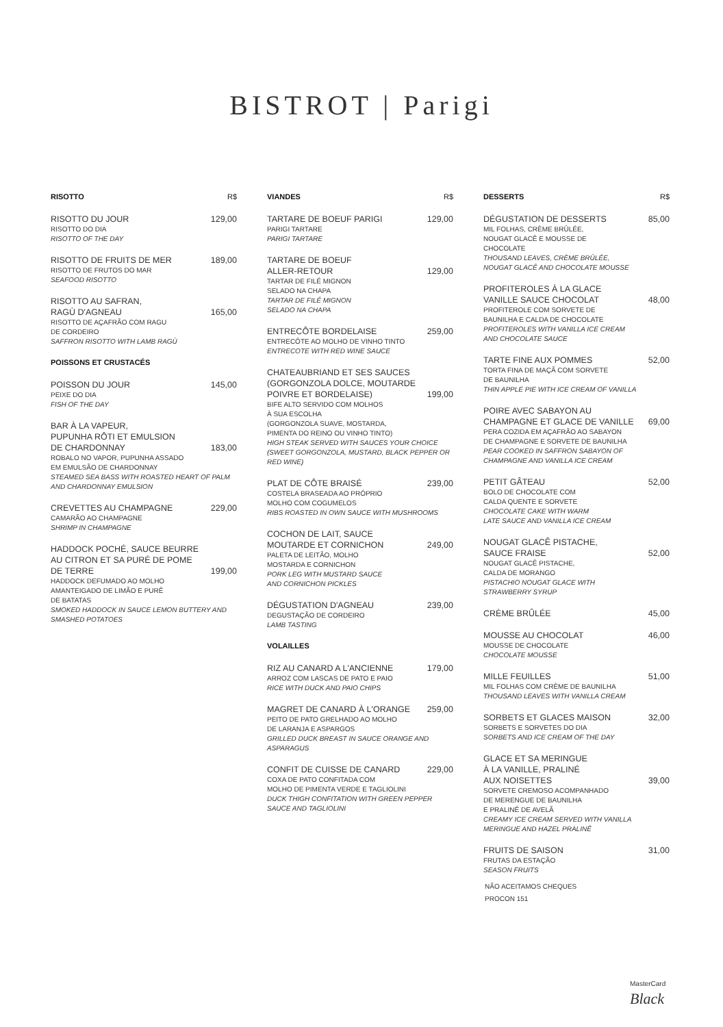BISTROT | Parigi
RISOTTO R$
RISOTTO DU JOUR 129,00
RISOTTO DO DIA
RISOTTO OF THE DAY
RISOTTO DE FRUITS DE MER 189,00
RISOTTO DE FRUTOS DO MAR
SEAFOOD RISOTTO
RISOTTO AU SAFRAN,
RAGÙ D'AGNEAU 165,00
RISOTTO DE AÇAFRÃO COM RAGU
DE CORDEIRO
SAFFRON RISOTTO WITH LAMB RAGÙ
POISSONS ET CRUSTACÉS
POISSON DU JOUR 145,00
PEIXE DO DIA
FISH OF THE DAY
BAR À LA VAPEUR,
PUPUNHA RÔTI ET EMULSION
DE CHARDONNAY 183,00
ROBALO NO VAPOR, PUPUNHA ASSADO
EM EMULSÃO DE CHARDONNAY
STEAMED SEA BASS WITH ROASTED HEART OF PALM AND CHARDONNAY EMULSION
CREVETTES AU CHAMPAGNE 229,00
CAMARÃO AO CHAMPAGNE
SHRIMP IN CHAMPAGNE
HADDOCK POCHÉ, SAUCE BEURRE
AU CITRON ET SA PURÉ DE POME
DE TERRE 199,00
HADDOCK DEFUMADO AO MOLHO
AMANTEIGADO DE LIMÃO E PURÊ
DE BATATAS
SMOKED HADDOCK IN SAUCE LEMON BUTTERY AND SMASHED POTATOES
VIANDES R$
TARTARE DE BOEUF PARIGI 129,00
PARIGI TARTARE
PARIGI TARTARE
TARTARE DE BOEUF
ALLER-RETOUR 129,00
TARTAR DE FILÉ MIGNON
SELADO NA CHAPA
TARTAR DE FILÉ MIGNON
SELADO NA CHAPA
ENTRECÔTE BORDELAISE 259,00
ENTRECÔTE AO MOLHO DE VINHO TINTO
ENTRECOTE WITH RED WINE SAUCE
CHATEAUBRIAND ET SES SAUCES
(GORGONZOLA DOLCE, MOUTARDE
POIVRE ET BORDELAISE) 199,00
BIFE ALTO SERVIDO COM MOLHOS
À SUA ESCOLHA
(GORGONZOLA SUAVE, MOSTARDA,
PIMENTA DO REINO OU VINHO TINTO)
HIGH STEAK SERVED WITH SAUCES YOUR CHOICE (SWEET GORGONZOLA, MUSTARD, BLACK PEPPER OR RED WINE)
PLAT DE CÔTE BRAISÉ 239,00
COSTELA BRASEADA AO PRÓPRIO
MOLHO COM COGUMELOS
RIBS ROASTED IN OWN SAUCE WITH MUSHROOMS
COCHON DE LAIT, SAUCE
MOUTARDE ET CORNICHON 249,00
PALETA DE LEITÃO, MOLHO
MOSTARDA E CORNICHON
PORK LEG WITH MUSTARD SAUCE
AND CORNICHON PICKLES
DÉGUSTATION D'AGNEAU 239,00
DEGUSTAÇÃO DE CORDEIRO
LAMB TASTING
VOLAILLES
RIZ AU CANARD A L'ANCIENNE 179,00
ARROZ COM LASCAS DE PATO E PAIO
RICE WITH DUCK AND PAIO CHIPS
MAGRET DE CANARD À L'ORANGE 259,00
PEITO DE PATO GRELHADO AO MOLHO
DE LARANJA E ASPARGOS
GRILLED DUCK BREAST IN SAUCE ORANGE AND ASPARAGUS
CONFIT DE CUISSE DE CANARD 229,00
COXA DE PATO CONFITADA COM
MOLHO DE PIMENTA VERDE E TAGLIOLINI
DUCK THIGH CONFITATION WITH GREEN PEPPER SAUCE AND TAGLIOLINI
DESSERTS R$
DÉGUSTATION DE DESSERTS 85,00
MIL FOLHAS, CRÈME BRÛLÉE,
NOUGAT GLACÊ E MOUSSE DE
CHOCOLATE
THOUSAND LEAVES, CRÈME BRÛLÉE,
NOUGAT GLACÊ AND CHOCOLATE MOUSSE
PROFITEROLES À LA GLACE
VANILLE SAUCE CHOCOLAT 48,00
PROFITEROLE COM SORVETE DE
BAUNILHA E CALDA DE CHOCOLATE
PROFITEROLES WITH VANILLA ICE CREAM
AND CHOCOLATE SAUCE
TARTE FINE AUX POMMES 52,00
TORTA FINA DE MAÇÃ COM SORVETE
DE BAUNILHA
THIN APPLE PIE WITH ICE CREAM OF VANILLA
POIRE AVEC SABAYON AU
CHAMPAGNE ET GLACE DE VANILLE 69,00
PERA COZIDA EM AÇAFRÃO AO SABAYON
DE CHAMPAGNE E SORVETE DE BAUNILHA
PEAR COOKED IN SAFFRON SABAYON OF
CHAMPAGNE AND VANILLA ICE CREAM
PETIT GÂTEAU 52,00
BOLO DE CHOCOLATE COM
CALDA QUENTE E SORVETE
CHOCOLATE CAKE WITH WARM
LATE SAUCE AND VANILLA ICE CREAM
NOUGAT GLACÊ PISTACHE,
SAUCE FRAISE 52,00
NOUGAT GLACÊ PISTACHE,
CALDA DE MORANGO
PISTACHIO NOUGAT GLACE WITH
STRAWBERRY SYRUP
CRÈME BRÛLÉE 45,00
MOUSSE AU CHOCOLAT 46,00
MOUSSE DE CHOCOLATE
CHOCOLATE MOUSSE
MILLE FEUILLES 51,00
MIL FOLHAS COM CRÈME DE BAUNILHA
THOUSAND LEAVES WITH VANILLA CREAM
SORBETS ET GLACES MAISON 32,00
SORBETS E SORVETES DO DIA
SORBETS AND ICE CREAM OF THE DAY
GLACE ET SA MERINGUE
À LA VANILLE, PRALINÉ
AUX NOISETTES 39,00
SORVETE CREMOSO ACOMPANHADO
DE MERENGUE DE BAUNILHA
E PRALINÊ DE AVELÃ
CREAMY ICE CREAM SERVED WITH VANILLA
MERINGUE AND HAZEL PRALINÊ
FRUITS DE SAISON 31,00
FRUTAS DA ESTAÇÃO
SEASON FRUITS
NÃO ACEITAMOS CHEQUES
PROCON 151
MasterCard
Black